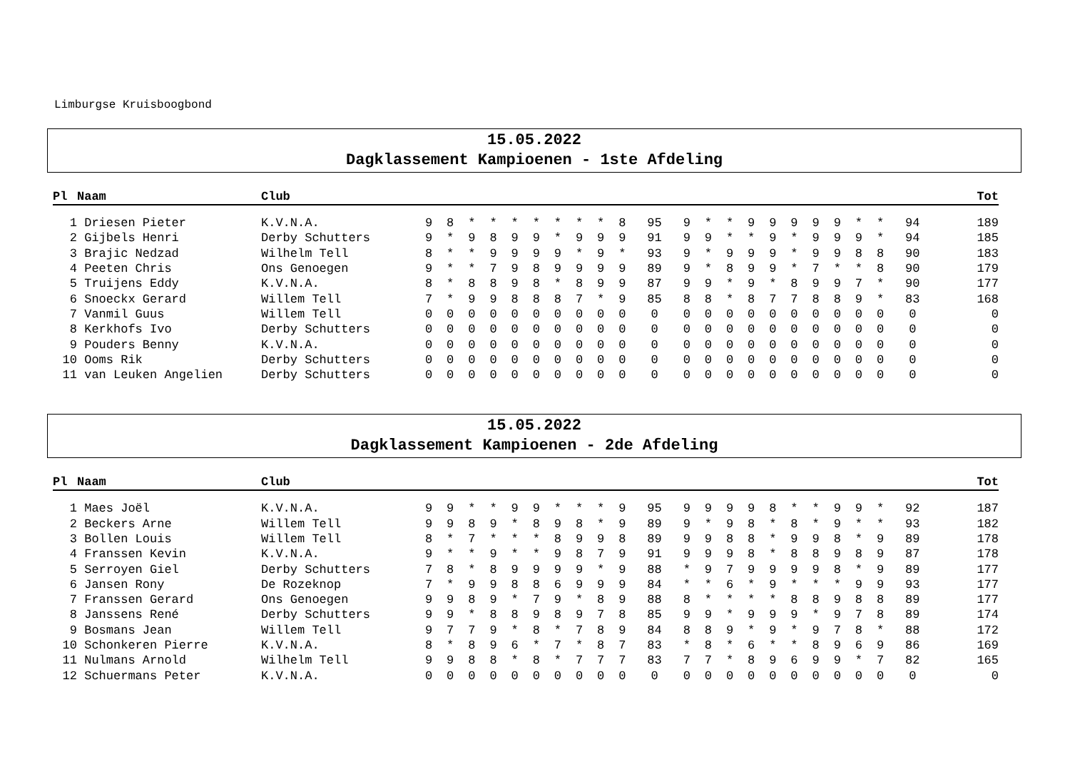Limburgse Kruisboogbond
15.05.2022
Dagklassement Kampioenen - 1ste Afdeling
| Pl | Naam | Club | | | | | | | | | | | | | | | | | | | | | | | Tot |
| --- | --- | --- | --- | --- | --- | --- | --- | --- | --- | --- | --- | --- | --- | --- | --- | --- | --- | --- | --- | --- | --- | --- | --- | --- | --- |
| 1 | Driesen Pieter | K.V.N.A. | 9 | 8 | * | * | * | * | * | * | * | 8 | 95 | 9 | * | * | 9 | 9 | 9 | 9 | 9 | * | * | 94 | 189 |
| 2 | Gijbels Henri | Derby Schutters | 9 | * | 9 | 8 | 9 | 9 | * | 9 | 9 | 9 | 91 | 9 | 9 | * | * | 9 | * | 9 | 9 | 9 | * | 94 | 185 |
| 3 | Brajic Nedzad | Wilhelm Tell | 8 | * | * | 9 | 9 | 9 | 9 | * | 9 | * | 93 | 9 | * | 9 | 9 | 9 | * | 9 | 9 | 8 | 8 | 90 | 183 |
| 4 | Peeten Chris | Ons Genoegen | 9 | * | * | 7 | 9 | 8 | 9 | 9 | 9 | 9 | 89 | 9 | * | 8 | 9 | 9 | * | 7 | * | * | 8 | 90 | 179 |
| 5 | Truijens Eddy | K.V.N.A. | 8 | * | 8 | 8 | 9 | 8 | * | 8 | 9 | 9 | 87 | 9 | 9 | * | 9 | * | 8 | 9 | 9 | 7 | * | 90 | 177 |
| 6 | Snoeckx Gerard | Willem Tell | 7 | * | 9 | 9 | 8 | 8 | 8 | 7 | * | 9 | 85 | 8 | 8 | * | 8 | 7 | 7 | 8 | 8 | 9 | * | 83 | 168 |
| 7 | Vanmil Guus | Willem Tell | 0 | 0 | 0 | 0 | 0 | 0 | 0 | 0 | 0 | 0 | 0 | 0 | 0 | 0 | 0 | 0 | 0 | 0 | 0 | 0 | 0 | 0 | 0 |
| 8 | Kerkhofs Ivo | Derby Schutters | 0 | 0 | 0 | 0 | 0 | 0 | 0 | 0 | 0 | 0 | 0 | 0 | 0 | 0 | 0 | 0 | 0 | 0 | 0 | 0 | 0 | 0 | 0 |
| 9 | Pouders Benny | K.V.N.A. | 0 | 0 | 0 | 0 | 0 | 0 | 0 | 0 | 0 | 0 | 0 | 0 | 0 | 0 | 0 | 0 | 0 | 0 | 0 | 0 | 0 | 0 | 0 |
| 10 | Ooms Rik | Derby Schutters | 0 | 0 | 0 | 0 | 0 | 0 | 0 | 0 | 0 | 0 | 0 | 0 | 0 | 0 | 0 | 0 | 0 | 0 | 0 | 0 | 0 | 0 | 0 |
| 11 | van Leuken Angelien | Derby Schutters | 0 | 0 | 0 | 0 | 0 | 0 | 0 | 0 | 0 | 0 | 0 | 0 | 0 | 0 | 0 | 0 | 0 | 0 | 0 | 0 | 0 | 0 | 0 |
15.05.2022
Dagklassement Kampioenen - 2de Afdeling
| Pl | Naam | Club | | | | | | | | | | | | | | | | | | | | | | | Tot |
| --- | --- | --- | --- | --- | --- | --- | --- | --- | --- | --- | --- | --- | --- | --- | --- | --- | --- | --- | --- | --- | --- | --- | --- | --- | --- |
| 1 | Maes Joël | K.V.N.A. | 9 | 9 | * | * | 9 | 9 | * | * | * | 9 | 95 | 9 | 9 | 9 | 9 | 8 | * | * | 9 | 9 | * | 92 | 187 |
| 2 | Beckers Arne | Willem Tell | 9 | 9 | 8 | 9 | * | 8 | 9 | 8 | * | 9 | 89 | 9 | * | 9 | 8 | * | 8 | * | 9 | * | * | 93 | 182 |
| 3 | Bollen Louis | Willem Tell | 8 | * | 7 | * | * | * | 8 | 9 | 9 | 8 | 89 | 9 | 9 | 8 | 8 | * | 9 | 9 | 8 | * | 9 | 89 | 178 |
| 4 | Franssen Kevin | K.V.N.A. | 9 | * | * | 9 | * | * | 9 | 8 | 7 | 9 | 91 | 9 | 9 | 9 | 8 | * | 8 | 8 | 9 | 8 | 9 | 87 | 178 |
| 5 | Serroyen Giel | Derby Schutters | 7 | 8 | * | 8 | 9 | 9 | 9 | 9 | * | 9 | 88 | * | 9 | 7 | 9 | 9 | 9 | 9 | 8 | * | 9 | 89 | 177 |
| 6 | Jansen Rony | De Rozeknop | 7 | * | 9 | 9 | 8 | 8 | 6 | 9 | 9 | 9 | 84 | * | * | 6 | * | 9 | * | * | * | 9 | 9 | 93 | 177 |
| 7 | Franssen Gerard | Ons Genoegen | 9 | 9 | 8 | 9 | * | 7 | 9 | * | 8 | 9 | 88 | 8 | * | * | * | * | 8 | 8 | 9 | 8 | 8 | 89 | 177 |
| 8 | Janssens René | Derby Schutters | 9 | 9 | * | 8 | 8 | 9 | 8 | 9 | 7 | 8 | 85 | 9 | 9 | * | 9 | 9 | 9 | * | 9 | 7 | 8 | 89 | 174 |
| 9 | Bosmans Jean | Willem Tell | 9 | 7 | 7 | 9 | * | 8 | * | 7 | 8 | 9 | 84 | 8 | 8 | 9 | * | 9 | * | 9 | 7 | 8 | * | 88 | 172 |
| 10 | Schonkeren Pierre | K.V.N.A. | 8 | * | 8 | 9 | 6 | * | 7 | * | 8 | 7 | 83 | * | 8 | * | 6 | * | * | 8 | 9 | 6 | 9 | 86 | 169 |
| 11 | Nulmans Arnold | Wilhelm Tell | 9 | 9 | 8 | 8 | * | 8 | * | 7 | 7 | 7 | 83 | 7 | 7 | * | 8 | 9 | 6 | 9 | 9 | * | 7 | 82 | 165 |
| 12 | Schuermans Peter | K.V.N.A. | 0 | 0 | 0 | 0 | 0 | 0 | 0 | 0 | 0 | 0 | 0 | 0 | 0 | 0 | 0 | 0 | 0 | 0 | 0 | 0 | 0 | 0 | 0 |